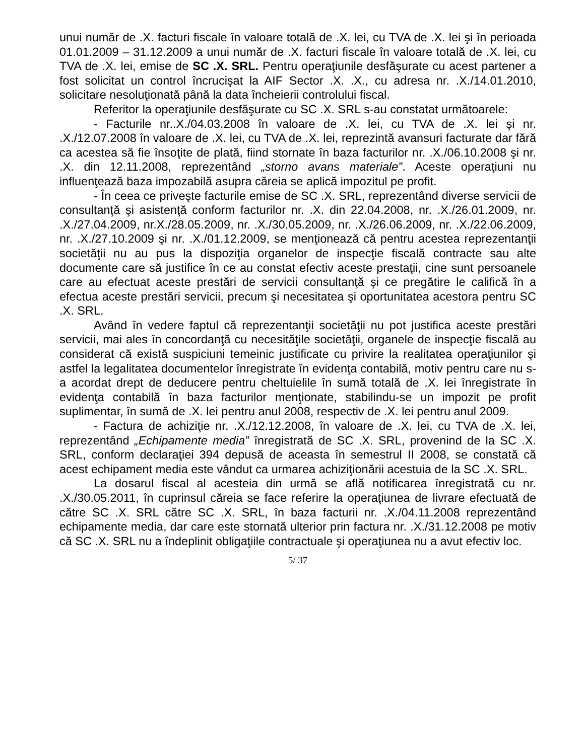unui număr de .X. facturi fiscale în valoare totală de .X. lei, cu TVA de .X. lei şi în perioada 01.01.2009 – 31.12.2009 a unui număr de .X. facturi fiscale în valoare totală de .X. lei, cu TVA de .X. lei, emise de SC .X. SRL. Pentru operaţiunile desfăşurate cu acest partener a fost solicitat un control încrucişat la AIF Sector .X. .X., cu adresa nr. .X./14.01.2010, solicitare nesoluţionată până la data încheierii controlului fiscal.
Referitor la operaţiunile desfăşurate cu SC .X. SRL s-au constatat următoarele:
- Facturile nr..X./04.03.2008 în valoare de .X. lei, cu TVA de .X. lei şi nr. .X./12.07.2008 în valoare de .X. lei, cu TVA de .X. lei, reprezintă avansuri facturate dar fără ca acestea să fie însoţite de plată, fiind stornate în baza facturilor nr. .X./06.10.2008 şi nr. .X. din 12.11.2008, reprezentând „storno avans materiale”. Aceste operaţiuni nu influenţează baza impozabilă asupra căreia se aplică impozitul pe profit.
- În ceea ce priveşte facturile emise de SC .X. SRL, reprezentând diverse servicii de consultanţă şi asistenţă conform facturilor nr. .X. din 22.04.2008, nr. .X./26.01.2009, nr. .X./27.04.2009, nr.X./28.05.2009, nr. .X./30.05.2009, nr. .X./26.06.2009, nr. .X./22.06.2009, nr. .X./27.10.2009 şi nr. .X./01.12.2009, se menţionează că pentru acestea reprezentanţii societăţii nu au pus la dispoziţia organelor de inspecţie fiscală contracte sau alte documente care să justifice în ce au constat efectiv aceste prestaţii, cine sunt persoanele care au efectuat aceste prestări de servicii consultanţă şi ce pregătire le califică în a efectua aceste prestări servicii, precum şi necesitatea şi oportunitatea acestora pentru SC .X. SRL.
Având în vedere faptul că reprezentanţii societăţii nu pot justifica aceste prestări servicii, mai ales în concordanţă cu necesităţile societăţii, organele de inspecţie fiscală au considerat că există suspiciuni temeinic justificate cu privire la realitatea operaţiunilor şi astfel la legalitatea documentelor înregistrate în evidenţa contabilă, motiv pentru care nu s-a acordat drept de deducere pentru cheltuielile în sumă totală de .X. lei înregistrate în evidenţa contabilă în baza facturilor menţionate, stabilindu-se un impozit pe profit suplimentar, în sumă de .X. lei pentru anul 2008, respectiv de .X. lei pentru anul 2009.
- Factura de achiziţie nr. .X./12.12.2008, în valoare de .X. lei, cu TVA de .X. lei, reprezentând „Echipamente media” înregistrată de SC .X. SRL, provenind de la SC .X. SRL, conform declaraţiei 394 depusă de aceasta în semestrul II 2008, se constată că acest echipament media este vândut ca urmarea achiziţionării acestuia de la SC .X. SRL.
La dosarul fiscal al acesteia din urmă se află notificarea înregistrată cu nr. .X./30.05.2011, în cuprinsul căreia se face referire la operaţiunea de livrare efectuată de către SC .X. SRL către SC .X. SRL, în baza facturii nr. .X./04.11.2008 reprezentând echipamente media, dar care este stornată ulterior prin factura nr. .X./31.12.2008 pe motiv că SC .X. SRL nu a îndeplinit obligaţiile contractuale şi operaţiunea nu a avut efectiv loc.
5/ 37